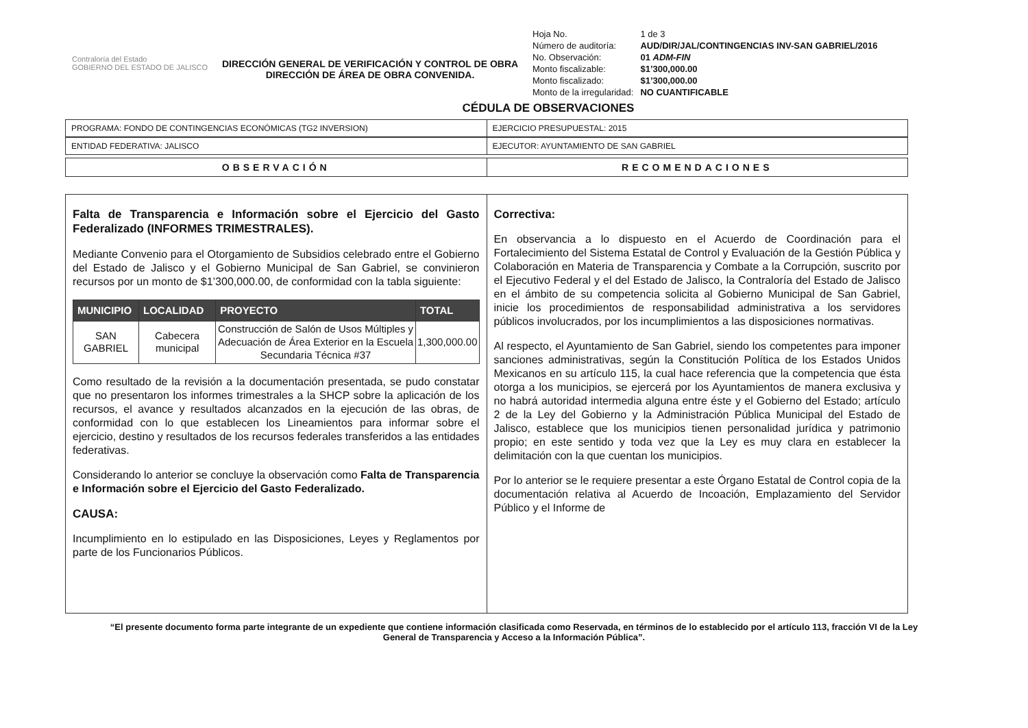Contraloría del Estado
GOBIERNO DEL ESTADO DE JALISCO
DIRECCIÓN GENERAL DE VERIFICACIÓN Y CONTROL DE OBRA
DIRECCIÓN DE ÁREA DE OBRA CONVENIDA.
| Hoja No. | 1 de 3 |
| Número de auditoría: | AUD/DIR/JAL/CONTINGENCIAS INV-SAN GABRIEL/2016 |
| No. Observación: | 01 ADM-FIN |
| Monto fiscalizable: | $1’300,000.00 |
| Monto fiscalizado: | $1’300,000.00 |
| Monto de la irregularidad: | NO CUANTIFICABLE |
CÉDULA DE OBSERVACIONES
PROGRAMA: FONDO DE CONTINGENCIAS ECONÓMICAS (TG2 INVERSION)
EJERCICIO PRESUPUESTAL: 2015
ENTIDAD FEDERATIVA: JALISCO EJECUTOR: AYUNTAMIENTO DE SAN GABRIEL
OBSERVACIÓN RECOMENDACIONES
Falta de Transparencia e Información sobre el Ejercicio del Gasto Federalizado (INFORMES TRIMESTRALES).
Mediante Convenio para el Otorgamiento de Subsidios celebrado entre el Gobierno del Estado de Jalisco y el Gobierno Municipal de San Gabriel, se convinieron recursos por un monto de $1’300,000.00, de conformidad con la tabla siguiente:
| MUNICIPIO | LOCALIDAD | PROYECTO | TOTAL |
| --- | --- | --- | --- |
| SAN GABRIEL | Cabecera municipal | Construcción de Salón de Usos Múltiples y Adecuación de Área Exterior en la Escuela Secundaria Técnica #37 | 1,300,000.00 |
Como resultado de la revisión a la documentación presentada, se pudo constatar que no presentaron los informes trimestrales a la SHCP sobre la aplicación de los recursos, el avance y resultados alcanzados en la ejecución de las obras, de conformidad con lo que establecen los Lineamientos para informar sobre el ejercicio, destino y resultados de los recursos federales transferidos a las entidades federativas.
Considerando lo anterior se concluye la observación como Falta de Transparencia e Información sobre el Ejercicio del Gasto Federalizado.
CAUSA:
Incumplimiento en lo estipulado en las Disposiciones, Leyes y Reglamentos por parte de los Funcionarios Públicos.
Correctiva:
En observancia a lo dispuesto en el Acuerdo de Coordinación para el Fortalecimiento del Sistema Estatal de Control y Evaluación de la Gestión Pública y Colaboración en Materia de Transparencia y Combate a la Corrupción, suscrito por el Ejecutivo Federal y el del Estado de Jalisco, la Contraloría del Estado de Jalisco en el ámbito de su competencia solicita al Gobierno Municipal de San Gabriel, inicie los procedimientos de responsabilidad administrativa a los servidores públicos involucrados, por los incumplimientos a las disposiciones normativas.
Al respecto, el Ayuntamiento de San Gabriel, siendo los competentes para imponer sanciones administrativas, según la Constitución Política de los Estados Unidos Mexicanos en su artículo 115, la cual hace referencia que la competencia que ésta otorga a los municipios, se ejercerá por los Ayuntamientos de manera exclusiva y no habrá autoridad intermedia alguna entre éste y el Gobierno del Estado; artículo 2 de la Ley del Gobierno y la Administración Pública Municipal del Estado de Jalisco, establece que los municipios tienen personalidad jurídica y patrimonio propio; en este sentido y toda vez que la Ley es muy clara en establecer la delimitación con la que cuentan los municipios.
Por lo anterior se le requiere presentar a este Órgano Estatal de Control copia de la documentación relativa al Acuerdo de Incoación, Emplazamiento del Servidor Público y el Informe de
“El presente documento forma parte integrante de un expediente que contiene información clasificada como Reservada, en términos de lo establecido por el artículo 113, fracción VI de la Ley General de Transparencia y Acceso a la Información Pública”.